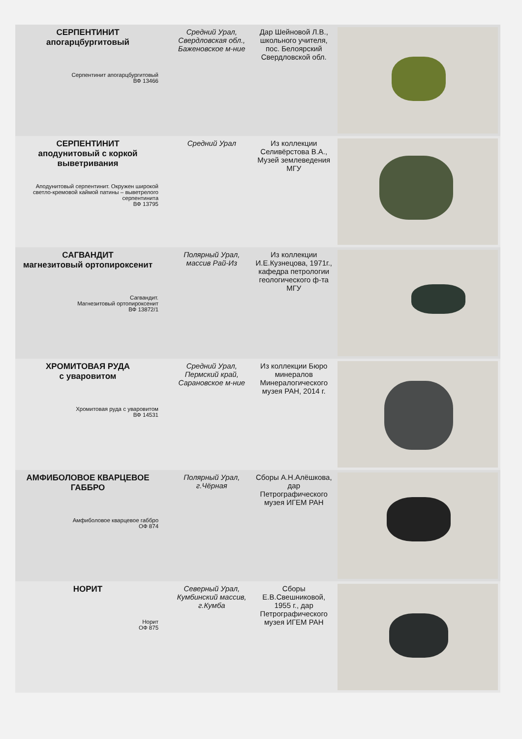| СЕРПЕНТИНИТ апогарцбургитовый Серпентинит апогарцбургитовый ВФ 13466 | Средний Урал, Свердловская обл., Баженовское м-ние | Дар Шейновой Л.В., школьного учителя, пос. Белоярский Свердловской обл. | |
| СЕРПЕНТИНИТ аподунитовый с коркой выветривания Аподунитовый серпентинит. Окружен широкой светло-кремовой каймой патины – выветрелого серпентинита ВФ 13795 | Средний Урал | Из коллекции Селивёрстова В.А., Музей землеведения МГУ | |
| САГВАНДИТ магнезитовый ортопироксенит Сагвандит. Магнезитовый ортопироксенит ВФ 13872/1 | Полярный Урал, массив Рай-Из | Из коллекции И.Е.Кузнецова, 1971г., кафедра петрологии геологического ф-та МГУ | |
| ХРОМИТОВАЯ РУДА с уваровитом Хромитовая руда с уваровитом ВФ 14531 | Средний Урал, Пермский край, Сарановское м-ние | Из коллекции Бюро минералов Минералогического музея РАН, 2014 г. | |
| АМФИБОЛОВОЕ КВАРЦЕВОЕ ГАББРО Амфиболовое кварцевое габбро ОФ 874 | Полярный Урал, г.Чёрная | Сборы А.Н.Алёшкова, дар Петрографического музея ИГЕМ РАН | |
| НОРИТ Норит ОФ 875 | Северный Урал, Кумбинский массив, г.Кумба | Сборы Е.В.Свешниковой, 1955 г., дар Петрографического музея ИГЕМ РАН | |